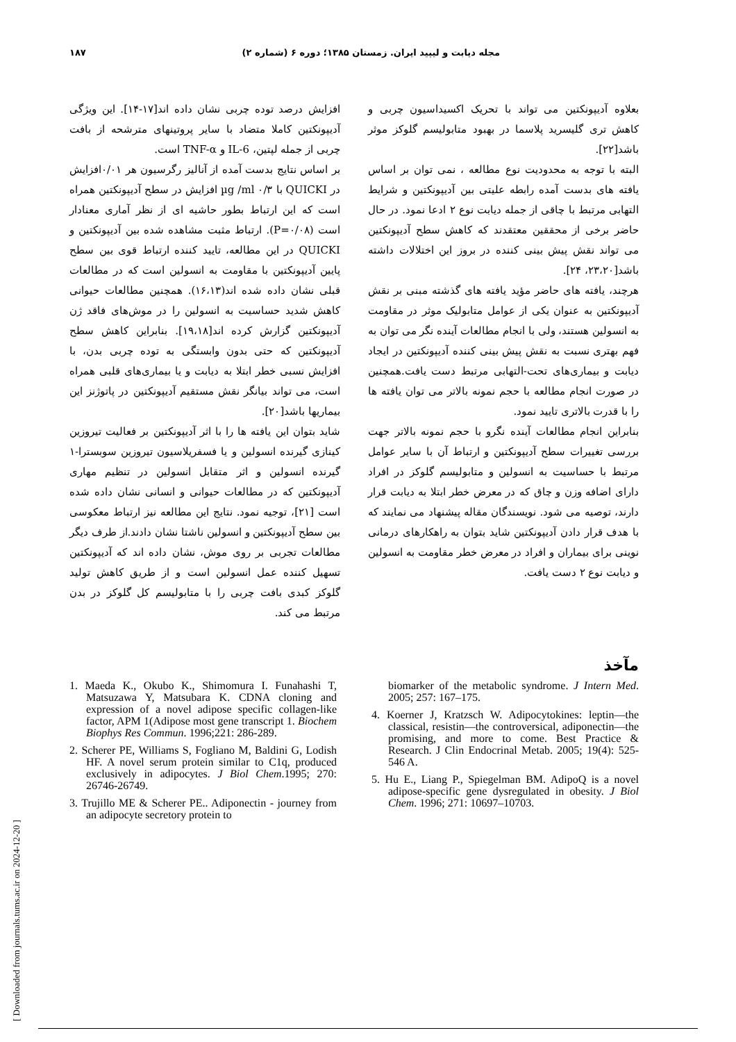۱۸۷ مجله دیابت و لیپید ایران. زمستان ۱۳۸۵؛ دوره ۶ (شماره ۲)
افزایش درصد توده چربی نشان داده اند[۱۷-۱۴]. این ویژگی آدیپونکتین کاملا متضاد با سایر پروتینهای مترشحه از بافت چربی از جمله لپتین، IL-6 و TNF-α است.
بر اساس نتایج بدست آمده از آنالیز رگرسیون هر ۰/۰۱افزایش در QUICKI با µg /ml ۰/۳ افزایش در سطح آدیپونکتین همراه است که این ارتباط بطور حاشیه ای از نظر آماری معنادار است (P=۰/۰۸). ارتباط مثبت مشاهده شده بین آدیپونکتین و QUICKI در این مطالعه، تایید کننده ارتباط قوی بین سطح پایین آدیپونکتین با مقاومت به انسولین است که در مطالعات قبلی نشان داده شده اند(۱۶،۱۳). همچنین مطالعات حیوانی کاهش شدید حساسیت به انسولین را در موش‌های فاقد ژن آدیپونکتین گزارش کرده اند[۱۹،۱۸]. بنابراین کاهش سطح آدیپونکتین که حتی بدون وابستگی به توده چربی بدن، با افزایش نسبی خطر ابتلا به دیابت و یا بیماری‌های قلبی همراه است، می تواند بیانگر نقش مستقیم آدیپونکتین در پاتوژنز این بیماریها باشد[۲۰].
شاید بتوان این یافته ها را با اثر آدیپونکتین بر فعالیت تیروزین کینازی گیرنده انسولین و یا فسفریلاسیون تیروزین سوبسترا-۱ گیرنده انسولین و اثر متقابل انسولین در تنظیم مهاری آدیپونکتین که در مطالعات حیوانی و انسانی نشان داده شده است [۲۱]، توجیه نمود. نتایج این مطالعه نیز ارتباط معکوسی بین سطح آدیپونکتین و انسولین ناشتا نشان دادند.از طرف دیگر مطالعات تجربی بر روی موش، نشان داده اند که آدیپونکتین تسهیل کننده عمل انسولین است و از طریق کاهش تولید گلوکز کبدی بافت چربی را با متابولیسم کل گلوکز در بدن مرتبط می کند.
بعلاوه آدیپونکتین می تواند با تحریک اکسیداسیون چربی و کاهش تری گلیسرید پلاسما در بهبود متابولیسم گلوکز موثر باشد[۲۲].
البته با توجه به محدودیت نوع مطالعه ، نمی توان بر اساس یافته های بدست آمده رابطه علیتی بین آدیپونکتین و شرایط التهابی مرتبط با چاقی از جمله دیابت نوع ۲ ادعا نمود. در حال حاضر برخی از محققین معتقدند که کاهش سطح آدیپونکتین می تواند نقش پیش بینی کننده در بروز این اختلالات داشته باشد[۲۳،۲۰، ۲۴].
هرچند، یافته های حاضر مؤید یافته های گذشته مبنی بر نقش آدیپونکتین به عنوان یکی از عوامل متابولیک موثر در مقاومت به انسولین هستند، ولی با انجام مطالعات آینده نگر می توان به فهم بهتری نسبت به نقش پیش بینی کننده آدیپونکتین در ایجاد دیابت و بیماری‌های تحت-التهابی مرتبط دست یافت.همچنین در صورت انجام مطالعه با حجم نمونه بالاتر می توان یافته ها را با قدرت بالاتری تایید نمود.
بنابراین انجام مطالعات آینده نگرو با حجم نمونه بالاتر جهت بررسی تغییرات سطح آدیپونکتین و ارتباط آن با سایر عوامل مرتبط با حساسیت به انسولین و متابولیسم گلوکز در افراد دارای اضافه وزن و چاق که در معرض خطر ابتلا به دیابت قرار دارند، توصیه می شود. نویسندگان مقاله پیشنهاد می نمایند که با هدف قرار دادن آدیپونکتین شاید بتوان به راهکارهای درمانی نوینی برای بیماران و افراد در معرض خطر مقاومت به انسولین و دیابت نوع ۲ دست یافت.
مآخذ
1. Maeda K., Okubo K., Shimomura I. Funahashi T, Matsuzawa Y, Matsubara K. CDNA cloning and expression of a novel adipose specific collagen-like factor, APM 1(Adipose most gene transcript 1. Biochem Biophys Res Commun. 1996;221: 286-289.
2. Scherer PE, Williams S, Fogliano M, Baldini G, Lodish HF. A novel serum protein similar to C1q, produced exclusively in adipocytes. J Biol Chem.1995; 270: 26746-26749.
3. Trujillo ME & Scherer PE.. Adiponectin - journey from an adipocyte secretory protein to
biomarker of the metabolic syndrome. J Intern Med. 2005; 257: 167–175.
4. Koerner J, Kratzsch W. Adipocytokines: leptin—the classical, resistin—the controversical, adiponectin—the promising, and more to come. Best Practice & Research. J Clin Endocrinal Metab. 2005; 19(4): 525-546 A.
5. Hu E., Liang P., Spiegelman BM. AdipoQ is a novel adipose-specific gene dysregulated in obesity. J Biol Chem. 1996; 271: 10697–10703.
[ Downloaded from journals.tums.ac.ir on 2024-12-20 ]